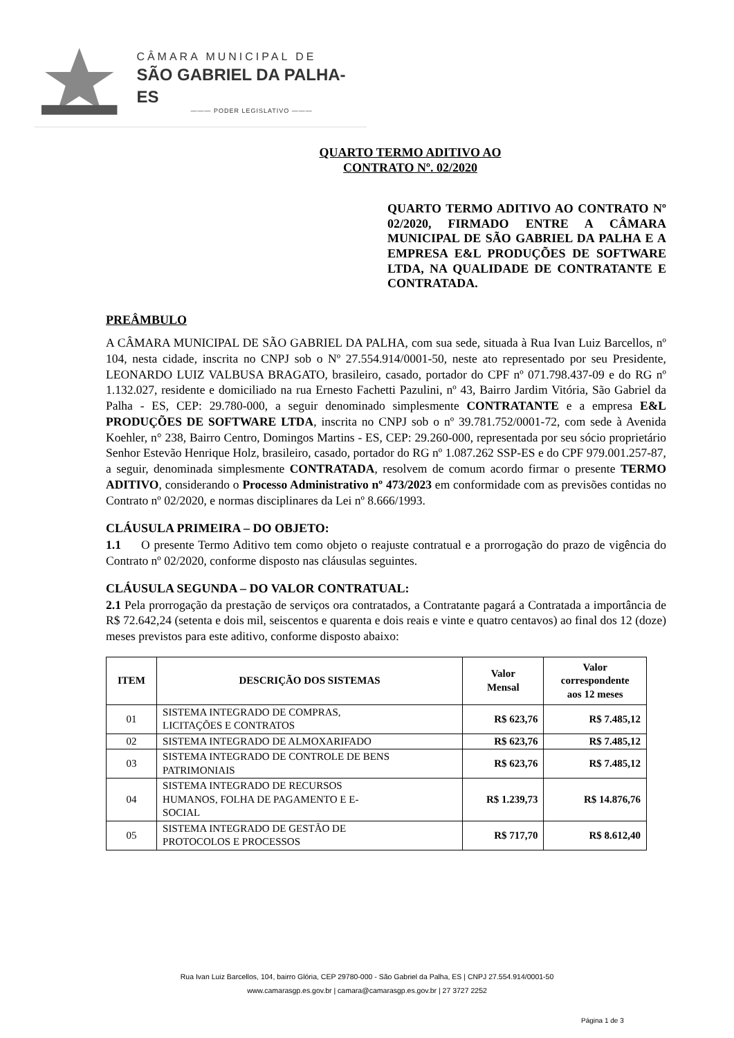CÂMARA MUNICIPAL DE
SÃO GABRIEL DA PALHA-ES
——— PODER LEGISLATIVO ———
QUARTO TERMO ADITIVO AO
CONTRATO Nº. 02/2020
QUARTO TERMO ADITIVO AO CONTRATO Nº 02/2020, FIRMADO ENTRE A CÂMARA MUNICIPAL DE SÃO GABRIEL DA PALHA E A EMPRESA E&L PRODUÇÕES DE SOFTWARE LTDA, NA QUALIDADE DE CONTRATANTE E CONTRATADA.
PREÂMBULO
A CÂMARA MUNICIPAL DE SÃO GABRIEL DA PALHA, com sua sede, situada à Rua Ivan Luiz Barcellos, nº 104, nesta cidade, inscrita no CNPJ sob o Nº 27.554.914/0001-50, neste ato representado por seu Presidente, LEONARDO LUIZ VALBUSA BRAGATO, brasileiro, casado, portador do CPF nº 071.798.437-09 e do RG nº 1.132.027, residente e domiciliado na rua Ernesto Fachetti Pazulini, nº 43, Bairro Jardim Vitória, São Gabriel da Palha - ES, CEP: 29.780-000, a seguir denominado simplesmente CONTRATANTE e a empresa E&L PRODUÇÕES DE SOFTWARE LTDA, inscrita no CNPJ sob o nº 39.781.752/0001-72, com sede à Avenida Koehler, n° 238, Bairro Centro, Domingos Martins - ES, CEP: 29.260-000, representada por seu sócio proprietário Senhor Estevão Henrique Holz, brasileiro, casado, portador do RG nº 1.087.262 SSP-ES e do CPF 979.001.257-87, a seguir, denominada simplesmente CONTRATADA, resolvem de comum acordo firmar o presente TERMO ADITIVO, considerando o Processo Administrativo nº 473/2023 em conformidade com as previsões contidas no Contrato nº 02/2020, e normas disciplinares da Lei nº 8.666/1993.
CLÁUSULA PRIMEIRA – DO OBJETO:
1.1 O presente Termo Aditivo tem como objeto o reajuste contratual e a prorrogação do prazo de vigência do Contrato nº 02/2020, conforme disposto nas cláusulas seguintes.
CLÁUSULA SEGUNDA – DO VALOR CONTRATUAL:
2.1 Pela prorrogação da prestação de serviços ora contratados, a Contratante pagará a Contratada a importância de R$ 72.642,24 (setenta e dois mil, seiscentos e quarenta e dois reais e vinte e quatro centavos) ao final dos 12 (doze) meses previstos para este aditivo, conforme disposto abaixo:
| ITEM | DESCRIÇÃO DOS SISTEMAS | Valor Mensal | Valor correspondente aos 12 meses |
| --- | --- | --- | --- |
| 01 | SISTEMA INTEGRADO DE COMPRAS, LICITAÇÕES E CONTRATOS | R$ 623,76 | R$ 7.485,12 |
| 02 | SISTEMA INTEGRADO DE ALMOXARIFADO | R$ 623,76 | R$ 7.485,12 |
| 03 | SISTEMA INTEGRADO DE CONTROLE DE BENS PATRIMONIAIS | R$ 623,76 | R$ 7.485,12 |
| 04 | SISTEMA INTEGRADO DE RECURSOS HUMANOS, FOLHA DE PAGAMENTO E E- SOCIAL | R$ 1.239,73 | R$ 14.876,76 |
| 05 | SISTEMA INTEGRADO DE GESTÃO DE PROTOCOLOS E PROCESSOS | R$ 717,70 | R$ 8.612,40 |
Rua Ivan Luiz Barcellos, 104, bairro Glória, CEP 29780-000 - São Gabriel da Palha, ES | CNPJ 27.554.914/0001-50
www.camarasgp.es.gov.br | camara@camarasgp.es.gov.br | 27 3727 2252
Página 1 de 3